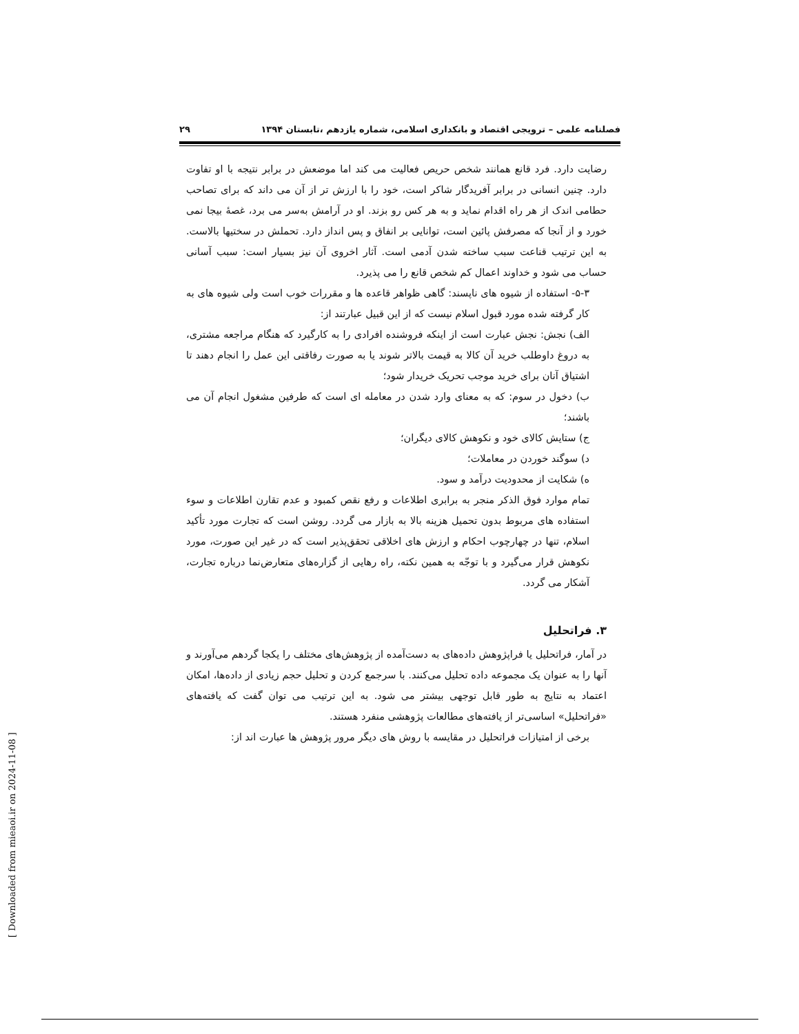فصلنامه علمی – ترویجی اقتصاد و بانکداری اسلامی، شماره یازدهم ،تابستان ۱۳۹۴ ۲۹
رضایت دارد. فرد قانع همانند شخص حریص فعالیت می کند اما موضعش در برابر نتیجه با او تفاوت دارد. چنین انسانی در برابر آفریدگار شاکر است، خود را با ارزش تر از آن می داند که برای تصاحب حطامی اندک از هر راه اقدام نماید و به هر کس رو بزند. او در آرامش به‌سر می برد، غصهٔ بیجا نمی خورد و از آنجا که مصرفش پائین است، توانایی بر انفاق و پس انداز دارد. تحملش در سختیها بالاست. به این ترتیب قناعت سبب ساخته شدن آدمی است. آثار اخروی آن نیز بسیار است: سبب آسانی حساب می شود و خداوند اعمال کم شخص قانع را می پذیرد.
۵-۳- استفاده از شیوه های ناپسند: گاهی ظواهر قاعده ها و مقررات خوب است ولی شیوه های به کار گرفته شده مورد قبول اسلام نیست که از این قبیل عبارتند از:
الف) نجش: نجش عبارت است از اینکه فروشنده افرادی را به کارگیرد که هنگام مراجعه مشتری، به دروغ داوطلب خرید آن کالا به قیمت بالاتر شوند یا به صورت رفاقتی این عمل را انجام دهند تا اشتیاق آنان برای خرید موجب تحریک خریدار شود؛
ب) دخول در سوم: که به معنای وارد شدن در معامله ای است که طرفین مشغول انجام آن می باشند؛
ج) ستایش کالای خود و نکوهش کالای دیگران؛
د) سوگند خوردن در معاملات؛
ه) شکایت از محدودیت درآمد و سود.
تمام موارد فوق الذکر منجر به برابری اطلاعات و رفع نقص کمبود و عدم تقارن اطلاعات و سوء استفاده های مربوط بدون تحمیل هزینه بالا به بازار می گردد. روشن است که تجارت مورد تأکید اسلام، تنها در چهارچوب احکام و ارزش های اخلاقی تحقق‌پذیر است که در غیر این صورت، مورد نکوهش قرار می‌گیرد و با توجّه به همین نکته، راه رهایی از گزاره‌های متعارض‌نما درباره تجارت، آشکار می گردد.
۳. فراتحلیل
در آمار، فراتحلیل یا فراپژوهش داده‌های به دست‌آمده از پژوهش‌های مختلف را یکجا گردهم می‌آورند و آنها را به عنوان یک مجموعه داده تحلیل می‌کنند. با سرجمع کردن و تحلیل حجم زیادی از داده‌ها، امکان اعتماد به نتایج به طور قابل توجهی بیشتر می شود. به این ترتیب می توان گفت که یافته‌های «فراتحلیل» اساسی‌تر از یافته‌های مطالعات پژوهشی منفرد هستند.
برخی از امتیازات فراتحلیل در مقایسه با روش های دیگر مرور پژوهش ها عبارت اند از:
[ Downloaded from mieaoi.ir on 2024-11-08 ]